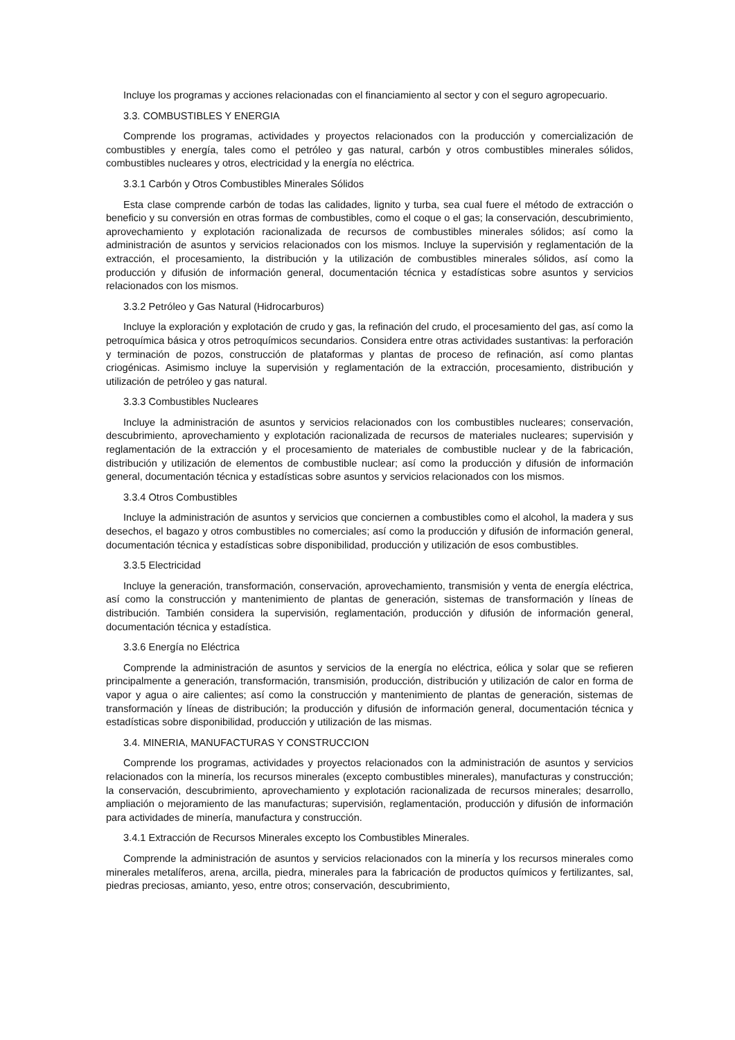Incluye los programas y acciones relacionadas con el financiamiento al sector y con el seguro agropecuario.
3.3. COMBUSTIBLES Y ENERGIA
Comprende los programas, actividades y proyectos relacionados con la producción y comercialización de combustibles y energía, tales como el petróleo y gas natural, carbón y otros combustibles minerales sólidos, combustibles nucleares y otros, electricidad y la energía no eléctrica.
3.3.1 Carbón y Otros Combustibles Minerales Sólidos
Esta clase comprende carbón de todas las calidades, lignito y turba, sea cual fuere el método de extracción o beneficio y su conversión en otras formas de combustibles, como el coque o el gas; la conservación, descubrimiento, aprovechamiento y explotación racionalizada de recursos de combustibles minerales sólidos; así como la administración de asuntos y servicios relacionados con los mismos. Incluye la supervisión y reglamentación de la extracción, el procesamiento, la distribución y la utilización de combustibles minerales sólidos, así como la producción y difusión de información general, documentación técnica y estadísticas sobre asuntos y servicios relacionados con los mismos.
3.3.2 Petróleo y Gas Natural (Hidrocarburos)
Incluye la exploración y explotación de crudo y gas, la refinación del crudo, el procesamiento del gas, así como la petroquímica básica y otros petroquímicos secundarios. Considera entre otras actividades sustantivas: la perforación y terminación de pozos, construcción de plataformas y plantas de proceso de refinación, así como plantas criogénicas. Asimismo incluye la supervisión y reglamentación de la extracción, procesamiento, distribución y utilización de petróleo y gas natural.
3.3.3 Combustibles Nucleares
Incluye la administración de asuntos y servicios relacionados con los combustibles nucleares; conservación, descubrimiento, aprovechamiento y explotación racionalizada de recursos de materiales nucleares; supervisión y reglamentación de la extracción y el procesamiento de materiales de combustible nuclear y de la fabricación, distribución y utilización de elementos de combustible nuclear; así como la producción y difusión de información general, documentación técnica y estadísticas sobre asuntos y servicios relacionados con los mismos.
3.3.4 Otros Combustibles
Incluye la administración de asuntos y servicios que conciernen a combustibles como el alcohol, la madera y sus desechos, el bagazo y otros combustibles no comerciales; así como la producción y difusión de información general, documentación técnica y estadísticas sobre disponibilidad, producción y utilización de esos combustibles.
3.3.5 Electricidad
Incluye la generación, transformación, conservación, aprovechamiento, transmisión y venta de energía eléctrica, así como la construcción y mantenimiento de plantas de generación, sistemas de transformación y líneas de distribución. También considera la supervisión, reglamentación, producción y difusión de información general, documentación técnica y estadística.
3.3.6 Energía no Eléctrica
Comprende la administración de asuntos y servicios de la energía no eléctrica, eólica y solar que se refieren principalmente a generación, transformación, transmisión, producción, distribución y utilización de calor en forma de vapor y agua o aire calientes; así como la construcción y mantenimiento de plantas de generación, sistemas de transformación y líneas de distribución; la producción y difusión de información general, documentación técnica y estadísticas sobre disponibilidad, producción y utilización de las mismas.
3.4. MINERIA, MANUFACTURAS Y CONSTRUCCION
Comprende los programas, actividades y proyectos relacionados con la administración de asuntos y servicios relacionados con la minería, los recursos minerales (excepto combustibles minerales), manufacturas y construcción; la conservación, descubrimiento, aprovechamiento y explotación racionalizada de recursos minerales; desarrollo, ampliación o mejoramiento de las manufacturas; supervisión, reglamentación, producción y difusión de información para actividades de minería, manufactura y construcción.
3.4.1 Extracción de Recursos Minerales excepto los Combustibles Minerales.
Comprende la administración de asuntos y servicios relacionados con la minería y los recursos minerales como minerales metalíferos, arena, arcilla, piedra, minerales para la fabricación de productos químicos y fertilizantes, sal, piedras preciosas, amianto, yeso, entre otros; conservación, descubrimiento,